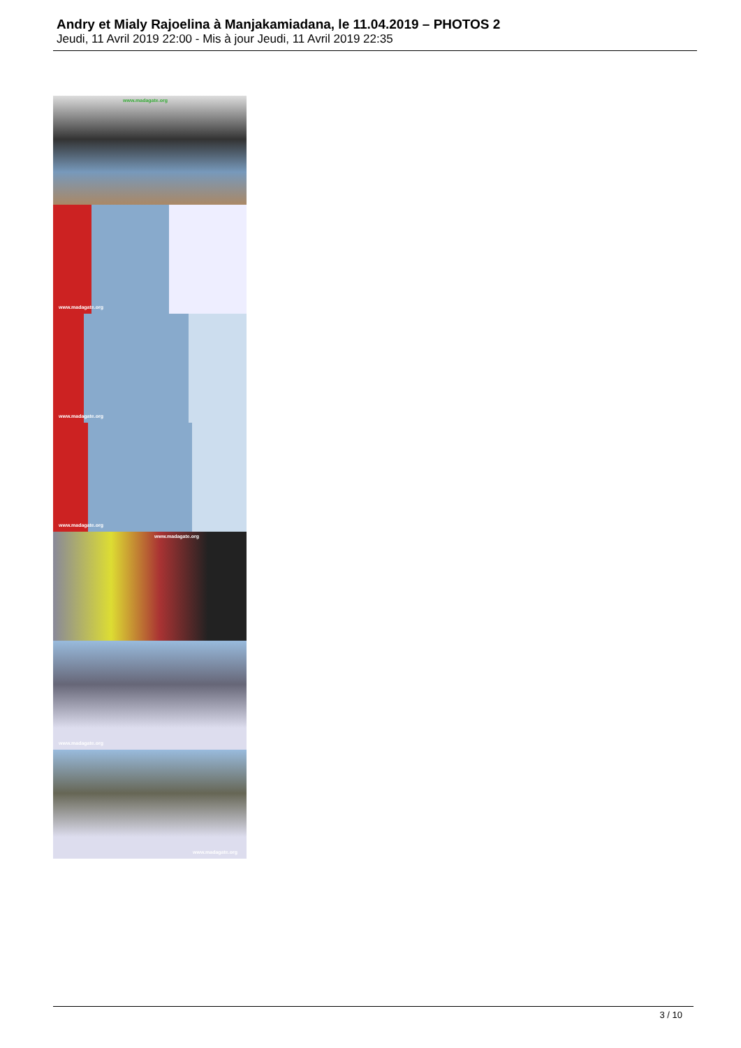Andry et Mialy Rajoelina à Manjakamiadana, le 11.04.2019 – PHOTOS 2
Jeudi, 11 Avril 2019 22:00 - Mis à jour Jeudi, 11 Avril 2019 22:35
www.madagate.org
www.madagate.org
www.madagate.org
www.madagate.org
www.madagate.org
www.madagate.org
www.madagate.org
3 / 10